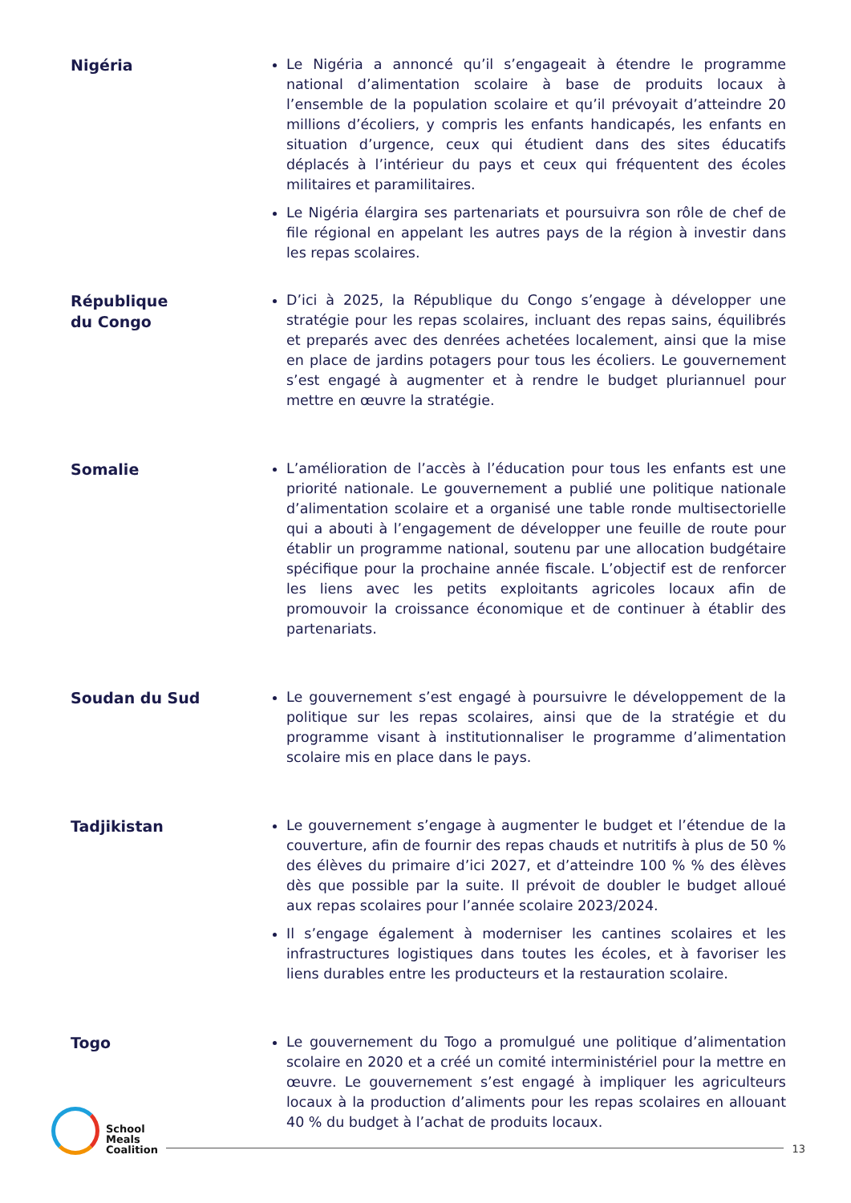Nigéria
Le Nigéria a annoncé qu’il s’engageait à étendre le programme national d’alimentation scolaire à base de produits locaux à l’ensemble de la population scolaire et qu’il prévoyait d’atteindre 20 millions d’écoliers, y compris les enfants handicapés, les enfants en situation d’urgence, ceux qui étudient dans des sites éducatifs déplacés à l’intérieur du pays et ceux qui fréquentent des écoles militaires et paramilitaires.
Le Nigéria élargira ses partenariats et poursuivra son rôle de chef de file régional en appelant les autres pays de la région à investir dans les repas scolaires.
République
du Congo
D’ici à 2025, la République du Congo s’engage à développer une stratégie pour les repas scolaires, incluant des repas sains, équilibrés et preparés avec des denrées achetées localement, ainsi que la mise en place de jardins potagers pour tous les écoliers. Le gouvernement s’est engagé à augmenter et à rendre le budget pluriannuel pour mettre en œuvre la stratégie.
Somalie
L’amélioration de l’accès à l’éducation pour tous les enfants est une priorité nationale. Le gouvernement a publié une politique nationale d’alimentation scolaire et a organisé une table ronde multisectorielle qui a abouti à l’engagement de développer une feuille de route pour établir un programme national, soutenu par une allocation budgétaire spécifique pour la prochaine année fiscale. L’objectif est de renforcer les liens avec les petits exploitants agricoles locaux afin de promouvoir la croissance économique et de continuer à établir des partenariats.
Soudan du Sud
Le gouvernement s’est engagé à poursuivre le développement de la politique sur les repas scolaires, ainsi que de la stratégie et du programme visant à institutionnaliser le programme d’alimentation scolaire mis en place dans le pays.
Tadjikistan
Le gouvernement s’engage à augmenter le budget et l’étendue de la couverture, afin de fournir des repas chauds et nutritifs à plus de 50 % des élèves du primaire d’ici 2027, et d’atteindre 100 % % des élèves dès que possible par la suite. Il prévoit de doubler le budget alloué aux repas scolaires pour l’année scolaire 2023/2024.
Il s’engage également à moderniser les cantines scolaires et les infrastructures logistiques dans toutes les écoles, et à favoriser les liens durables entre les producteurs et la restauration scolaire.
Togo
Le gouvernement du Togo a promulgué une politique d’alimentation scolaire en 2020 et a créé un comité interministériel pour la mettre en œuvre. Le gouvernement s’est engagé à impliquer les agriculteurs locaux à la production d’aliments pour les repas scolaires en allouant 40 % du budget à l’achat de produits locaux.
School
Meals
Coalition
13